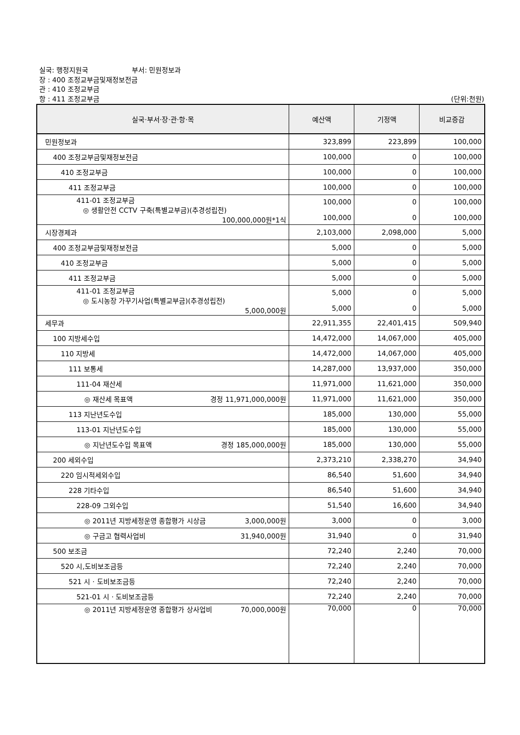실국: 행정지원국 부서: 민원정보과
장 : 400 조정교부금및재정보전금
관 : 410 조정교부금
항 : 411 조정교부금 (단위:천원)
| 실국·부서·장·관·항·목 | 예산액 | 기정액 | 비교증감 |
| --- | --- | --- | --- |
| 민원정보과 | 323,899 | 223,899 | 100,000 |
| 400 조정교부금및재정보전금 | 100,000 | 0 | 100,000 |
| 410 조정교부금 | 100,000 | 0 | 100,000 |
| 411 조정교부금 | 100,000 | 0 | 100,000 |
| 411-01 조정교부금 ◎ 생활안전 CCTV 구축(특별교부금)(추경성립전) 100,000,000원*1식 | 100,000 100,000 | 0 0 | 100,000 100,000 |
| 시장경제과 | 2,103,000 | 2,098,000 | 5,000 |
| 400 조정교부금및재정보전금 | 5,000 | 0 | 5,000 |
| 410 조정교부금 | 5,000 | 0 | 5,000 |
| 411 조정교부금 | 5,000 | 0 | 5,000 |
| 411-01 조정교부금 ◎ 도시농장 가꾸기사업(특별교부금)(추경성립전) 5,000,000원 | 5,000 5,000 | 0 0 | 5,000 5,000 |
| 세무과 | 22,911,355 | 22,401,415 | 509,940 |
| 100 지방세수입 | 14,472,000 | 14,067,000 | 405,000 |
| 110 지방세 | 14,472,000 | 14,067,000 | 405,000 |
| 111 보통세 | 14,287,000 | 13,937,000 | 350,000 |
| 111-04 재산세 | 11,971,000 | 11,621,000 | 350,000 |
| ◎ 재산세 목표액 경정 11,971,000,000원 | 11,971,000 | 11,621,000 | 350,000 |
| 113 지난년도수입 | 185,000 | 130,000 | 55,000 |
| 113-01 지난년도수입 | 185,000 | 130,000 | 55,000 |
| ◎ 지난년도수입 목표액 경정 185,000,000원 | 185,000 | 130,000 | 55,000 |
| 200 세외수입 | 2,373,210 | 2,338,270 | 34,940 |
| 220 임시적세외수입 | 86,540 | 51,600 | 34,940 |
| 228 기타수입 | 86,540 | 51,600 | 34,940 |
| 228-09 그외수입 | 51,540 | 16,600 | 34,940 |
| ◎ 2011년 지방세정운영 종합평가 시상금 3,000,000원 | 3,000 | 0 | 3,000 |
| ◎ 구금고 협력사업비 31,940,000원 | 31,940 | 0 | 31,940 |
| 500 보조금 | 72,240 | 2,240 | 70,000 |
| 520 시,도비보조금등 | 72,240 | 2,240 | 70,000 |
| 521 시 · 도비보조금등 | 72,240 | 2,240 | 70,000 |
| 521-01 시 · 도비보조금등 | 72,240 | 2,240 | 70,000 |
| ◎ 2011년 지방세정운영 종합평가 상사업비 70,000,000원 | 70,000 | 0 | 70,000 |